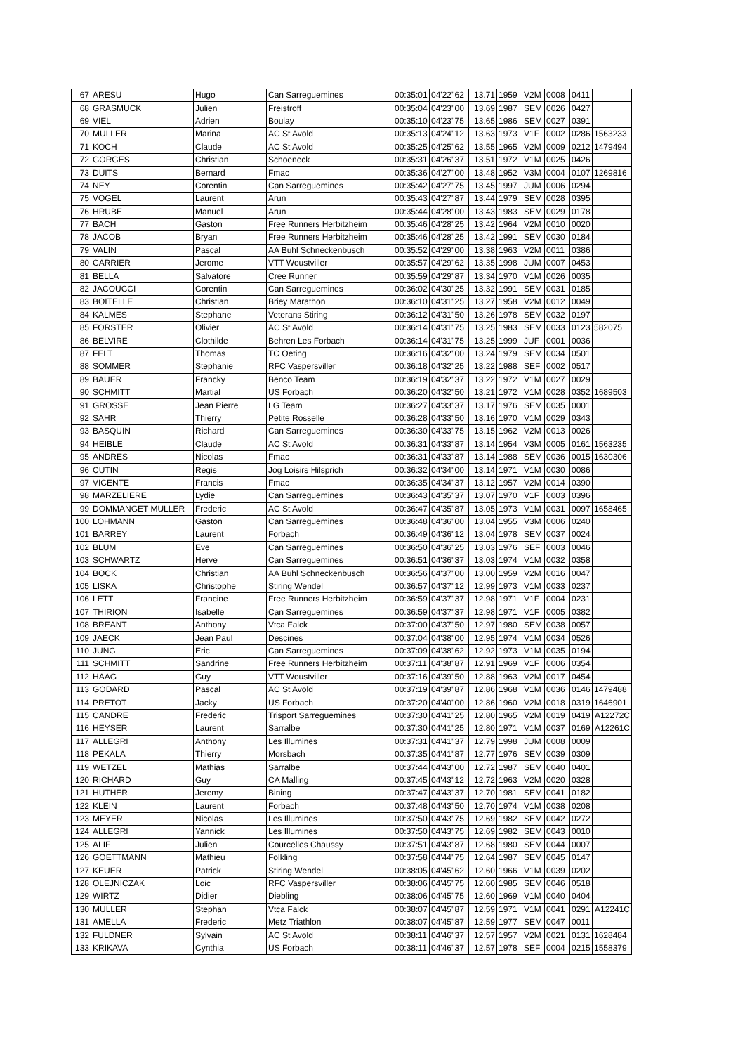| 67 | ARESU | Hugo | Can Sarreguemines | 00:35:01 | 04'22''62 | 13.71 | 1959 | V2M | 0008 | 0411 | |
| 68 | GRASMUCK | Julien | Freistroff | 00:35:04 | 04'23''00 | 13.69 | 1987 | SEM | 0026 | 0427 | |
| 69 | VIEL | Adrien | Boulay | 00:35:10 | 04'23''75 | 13.65 | 1986 | SEM | 0027 | 0391 | |
| 70 | MULLER | Marina | AC St Avold | 00:35:13 | 04'24''12 | 13.63 | 1973 | V1F | 0002 | 0286 | 1563233 |
| 71 | KOCH | Claude | AC St Avold | 00:35:25 | 04'25''62 | 13.55 | 1965 | V2M | 0009 | 0212 | 1479494 |
| 72 | GORGES | Christian | Schoeneck | 00:35:31 | 04'26''37 | 13.51 | 1972 | V1M | 0025 | 0426 | |
| 73 | DUITS | Bernard | Fmac | 00:35:36 | 04'27''00 | 13.48 | 1952 | V3M | 0004 | 0107 | 1269816 |
| 74 | NEY | Corentin | Can Sarreguemines | 00:35:42 | 04'27''75 | 13.45 | 1997 | JUM | 0006 | 0294 | |
| 75 | VOGEL | Laurent | Arun | 00:35:43 | 04'27''87 | 13.44 | 1979 | SEM | 0028 | 0395 | |
| 76 | HRUBE | Manuel | Arun | 00:35:44 | 04'28''00 | 13.43 | 1983 | SEM | 0029 | 0178 | |
| 77 | BACH | Gaston | Free Runners Herbitzheim | 00:35:46 | 04'28''25 | 13.42 | 1964 | V2M | 0010 | 0020 | |
| 78 | JACOB | Bryan | Free Runners Herbitzheim | 00:35:46 | 04'28''25 | 13.42 | 1991 | SEM | 0030 | 0184 | |
| 79 | VALIN | Pascal | AA Buhl Schneckenbusch | 00:35:52 | 04'29''00 | 13.38 | 1963 | V2M | 0011 | 0386 | |
| 80 | CARRIER | Jerome | VTT Woustviller | 00:35:57 | 04'29''62 | 13.35 | 1998 | JUM | 0007 | 0453 | |
| 81 | BELLA | Salvatore | Cree Runner | 00:35:59 | 04'29''87 | 13.34 | 1970 | V1M | 0026 | 0035 | |
| 82 | JACOUCCI | Corentin | Can Sarreguemines | 00:36:02 | 04'30''25 | 13.32 | 1991 | SEM | 0031 | 0185 | |
| 83 | BOITELLE | Christian | Briey Marathon | 00:36:10 | 04'31''25 | 13.27 | 1958 | V2M | 0012 | 0049 | |
| 84 | KALMES | Stephane | Veterans Stiring | 00:36:12 | 04'31''50 | 13.26 | 1978 | SEM | 0032 | 0197 | |
| 85 | FORSTER | Olivier | AC St Avold | 00:36:14 | 04'31''75 | 13.25 | 1983 | SEM | 0033 | 0123 | 582075 |
| 86 | BELVIRE | Clothilde | Behren Les Forbach | 00:36:14 | 04'31''75 | 13.25 | 1999 | JUF | 0001 | 0036 | |
| 87 | FELT | Thomas | TC Oeting | 00:36:16 | 04'32''00 | 13.24 | 1979 | SEM | 0034 | 0501 | |
| 88 | SOMMER | Stephanie | RFC Vaspersviller | 00:36:18 | 04'32''25 | 13.22 | 1988 | SEF | 0002 | 0517 | |
| 89 | BAUER | Francky | Benco Team | 00:36:19 | 04'32''37 | 13.22 | 1972 | V1M | 0027 | 0029 | |
| 90 | SCHMITT | Martial | US Forbach | 00:36:20 | 04'32''50 | 13.21 | 1972 | V1M | 0028 | 0352 | 1689503 |
| 91 | GROSSE | Jean Pierre | LG Team | 00:36:27 | 04'33''37 | 13.17 | 1976 | SEM | 0035 | 0001 | |
| 92 | SAHR | Thierry | Petite Rosselle | 00:36:28 | 04'33''50 | 13.16 | 1970 | V1M | 0029 | 0343 | |
| 93 | BASQUIN | Richard | Can Sarreguemines | 00:36:30 | 04'33''75 | 13.15 | 1962 | V2M | 0013 | 0026 | |
| 94 | HEIBLE | Claude | AC St Avold | 00:36:31 | 04'33''87 | 13.14 | 1954 | V3M | 0005 | 0161 | 1563235 |
| 95 | ANDRES | Nicolas | Fmac | 00:36:31 | 04'33''87 | 13.14 | 1988 | SEM | 0036 | 0015 | 1630306 |
| 96 | CUTIN | Regis | Jog Loisirs Hilsprich | 00:36:32 | 04'34''00 | 13.14 | 1971 | V1M | 0030 | 0086 | |
| 97 | VICENTE | Francis | Fmac | 00:36:35 | 04'34''37 | 13.12 | 1957 | V2M | 0014 | 0390 | |
| 98 | MARZELIERE | Lydie | Can Sarreguemines | 00:36:43 | 04'35''37 | 13.07 | 1970 | V1F | 0003 | 0396 | |
| 99 | DOMMANGET MULLER | Frederic | AC St Avold | 00:36:47 | 04'35''87 | 13.05 | 1973 | V1M | 0031 | 0097 | 1658465 |
| 100 | LOHMANN | Gaston | Can Sarreguemines | 00:36:48 | 04'36''00 | 13.04 | 1955 | V3M | 0006 | 0240 | |
| 101 | BARREY | Laurent | Forbach | 00:36:49 | 04'36''12 | 13.04 | 1978 | SEM | 0037 | 0024 | |
| 102 | BLUM | Eve | Can Sarreguemines | 00:36:50 | 04'36''25 | 13.03 | 1976 | SEF | 0003 | 0046 | |
| 103 | SCHWARTZ | Herve | Can Sarreguemines | 00:36:51 | 04'36''37 | 13.03 | 1974 | V1M | 0032 | 0358 | |
| 104 | BOCK | Christian | AA Buhl Schneckenbusch | 00:36:56 | 04'37''00 | 13.00 | 1959 | V2M | 0016 | 0047 | |
| 105 | LISKA | Christophe | Stiring Wendel | 00:36:57 | 04'37''12 | 12.99 | 1973 | V1M | 0033 | 0237 | |
| 106 | LETT | Francine | Free Runners Herbitzheim | 00:36:59 | 04'37''37 | 12.98 | 1971 | V1F | 0004 | 0231 | |
| 107 | THIRION | Isabelle | Can Sarreguemines | 00:36:59 | 04'37''37 | 12.98 | 1971 | V1F | 0005 | 0382 | |
| 108 | BREANT | Anthony | Vtca Falck | 00:37:00 | 04'37''50 | 12.97 | 1980 | SEM | 0038 | 0057 | |
| 109 | JAECK | Jean Paul | Descines | 00:37:04 | 04'38''00 | 12.95 | 1974 | V1M | 0034 | 0526 | |
| 110 | JUNG | Eric | Can Sarreguemines | 00:37:09 | 04'38''62 | 12.92 | 1973 | V1M | 0035 | 0194 | |
| 111 | SCHMITT | Sandrine | Free Runners Herbitzheim | 00:37:11 | 04'38''87 | 12.91 | 1969 | V1F | 0006 | 0354 | |
| 112 | HAAG | Guy | VTT Woustviller | 00:37:16 | 04'39''50 | 12.88 | 1963 | V2M | 0017 | 0454 | |
| 113 | GODARD | Pascal | AC St Avold | 00:37:19 | 04'39''87 | 12.86 | 1968 | V1M | 0036 | 0146 | 1479488 |
| 114 | PRETOT | Jacky | US Forbach | 00:37:20 | 04'40''00 | 12.86 | 1960 | V2M | 0018 | 0319 | 1646901 |
| 115 | CANDRE | Frederic | Trisport Sarreguemines | 00:37:30 | 04'41''25 | 12.80 | 1965 | V2M | 0019 | 0419 | A12272C |
| 116 | HEYSER | Laurent | Sarralbe | 00:37:30 | 04'41''25 | 12.80 | 1971 | V1M | 0037 | 0169 | A12261C |
| 117 | ALLEGRI | Anthony | Les Illumines | 00:37:31 | 04'41''37 | 12.79 | 1998 | JUM | 0008 | 0009 | |
| 118 | PEKALA | Thierry | Morsbach | 00:37:35 | 04'41''87 | 12.77 | 1976 | SEM | 0039 | 0309 | |
| 119 | WETZEL | Mathias | Sarralbe | 00:37:44 | 04'43''00 | 12.72 | 1987 | SEM | 0040 | 0401 | |
| 120 | RICHARD | Guy | CA Malling | 00:37:45 | 04'43''12 | 12.72 | 1963 | V2M | 0020 | 0328 | |
| 121 | HUTHER | Jeremy | Bining | 00:37:47 | 04'43''37 | 12.70 | 1981 | SEM | 0041 | 0182 | |
| 122 | KLEIN | Laurent | Forbach | 00:37:48 | 04'43''50 | 12.70 | 1974 | V1M | 0038 | 0208 | |
| 123 | MEYER | Nicolas | Les Illumines | 00:37:50 | 04'43''75 | 12.69 | 1982 | SEM | 0042 | 0272 | |
| 124 | ALLEGRI | Yannick | Les Illumines | 00:37:50 | 04'43''75 | 12.69 | 1982 | SEM | 0043 | 0010 | |
| 125 | ALIF | Julien | Courcelles Chaussy | 00:37:51 | 04'43''87 | 12.68 | 1980 | SEM | 0044 | 0007 | |
| 126 | GOETTMANN | Mathieu | Folkling | 00:37:58 | 04'44''75 | 12.64 | 1987 | SEM | 0045 | 0147 | |
| 127 | KEUER | Patrick | Stiring Wendel | 00:38:05 | 04'45''62 | 12.60 | 1966 | V1M | 0039 | 0202 | |
| 128 | OLEJNICZAK | Loic | RFC Vaspersviller | 00:38:06 | 04'45''75 | 12.60 | 1985 | SEM | 0046 | 0518 | |
| 129 | WIRTZ | Didier | Diebling | 00:38:06 | 04'45''75 | 12.60 | 1969 | V1M | 0040 | 0404 | |
| 130 | MULLER | Stephan | Vtca Falck | 00:38:07 | 04'45''87 | 12.59 | 1971 | V1M | 0041 | 0291 | A12241C |
| 131 | AMELLA | Frederic | Metz Triathlon | 00:38:07 | 04'45''87 | 12.59 | 1977 | SEM | 0047 | 0011 | |
| 132 | FULDNER | Sylvain | AC St Avold | 00:38:11 | 04'46''37 | 12.57 | 1957 | V2M | 0021 | 0131 | 1628484 |
| 133 | KRIKAVA | Cynthia | US Forbach | 00:38:11 | 04'46''37 | 12.57 | 1978 | SEF | 0004 | 0215 | 1558379 |